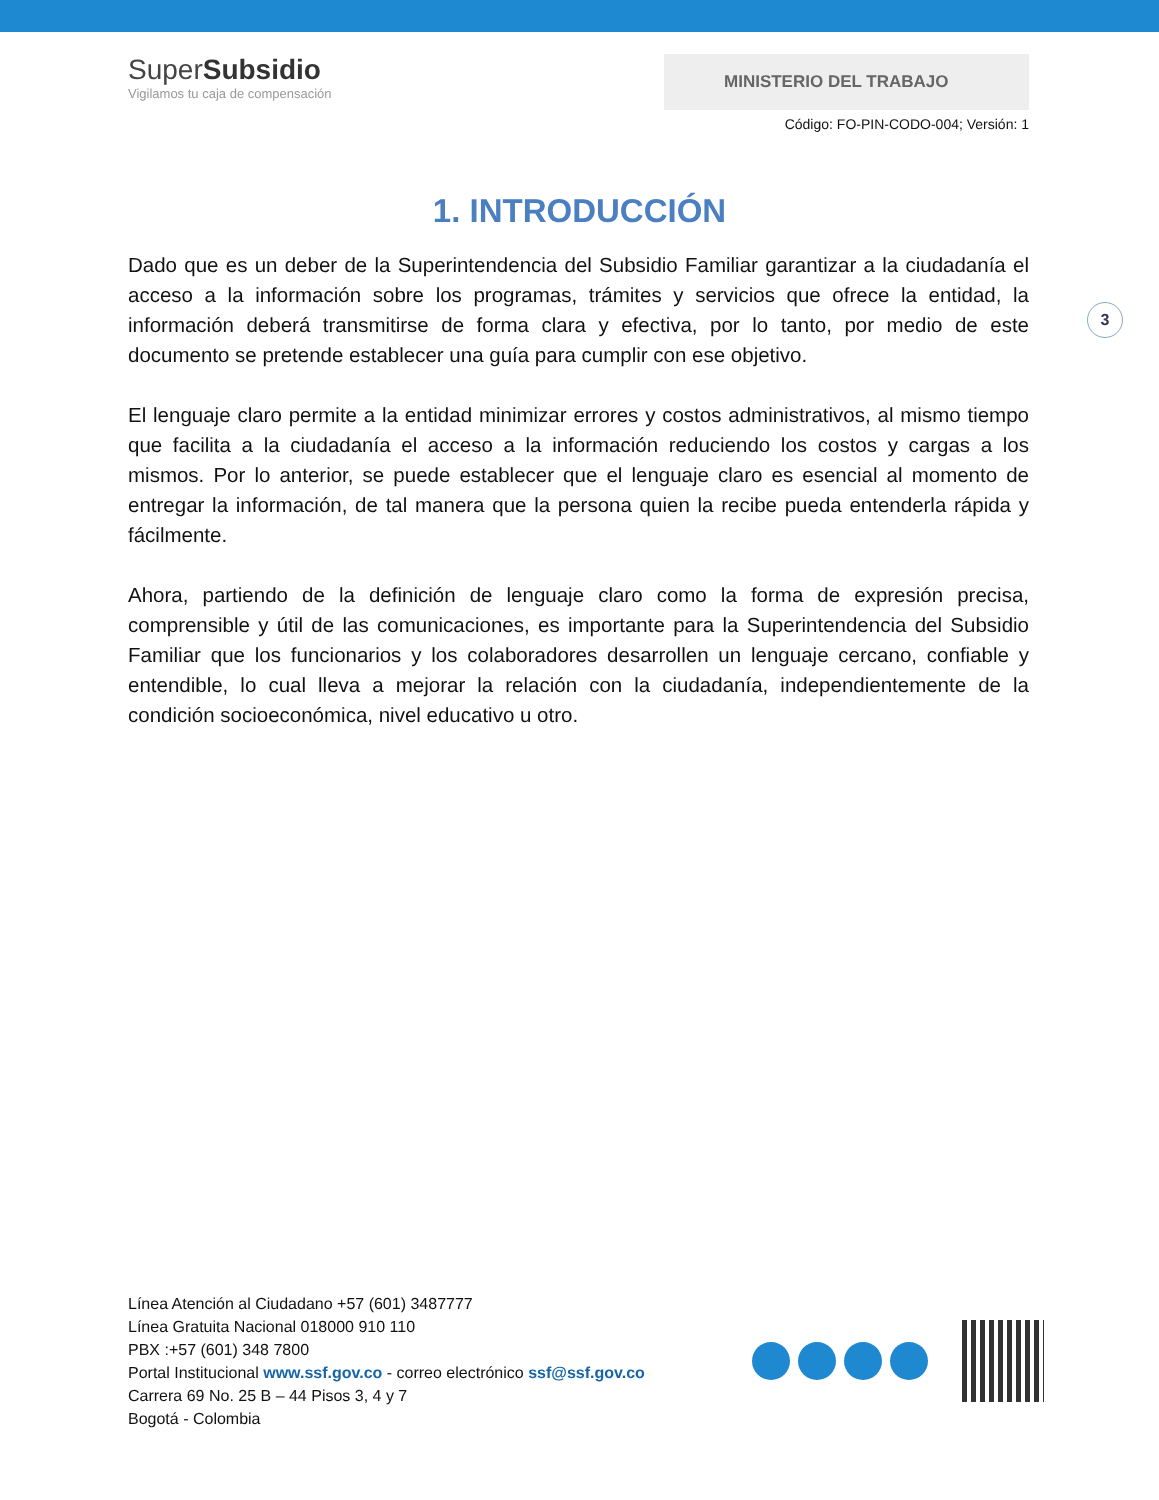SuperSubsidio
Vigilamos tu caja de compensación
MINISTERIO DEL TRABAJO
Código: FO-PIN-CODO-004; Versión: 1
1. INTRODUCCIÓN
3
Dado que es un deber de la Superintendencia del Subsidio Familiar garantizar a la ciudadanía el acceso a la información sobre los programas, trámites y servicios que ofrece la entidad, la información deberá transmitirse de forma clara y efectiva, por lo tanto, por medio de este documento se pretende establecer una guía para cumplir con ese objetivo.
El lenguaje claro permite a la entidad minimizar errores y costos administrativos, al mismo tiempo que facilita a la ciudadanía el acceso a la información reduciendo los costos y cargas a los mismos. Por lo anterior, se puede establecer que el lenguaje claro es esencial al momento de entregar la información, de tal manera que la persona quien la recibe pueda entenderla rápida y fácilmente.
Ahora, partiendo de la definición de lenguaje claro como la forma de expresión precisa, comprensible y útil de las comunicaciones, es importante para la Superintendencia del Subsidio Familiar que los funcionarios y los colaboradores desarrollen un lenguaje cercano, confiable y entendible, lo cual lleva a mejorar la relación con la ciudadanía, independientemente de la condición socioeconómica, nivel educativo u otro.
Línea Atención al Ciudadano +57 (601) 3487777
Línea Gratuita Nacional 018000 910 110
PBX :+57 (601) 348 7800
Portal Institucional www.ssf.gov.co - correo electrónico ssf@ssf.gov.co
Carrera 69 No. 25 B – 44 Pisos 3, 4 y 7
Bogotá - Colombia